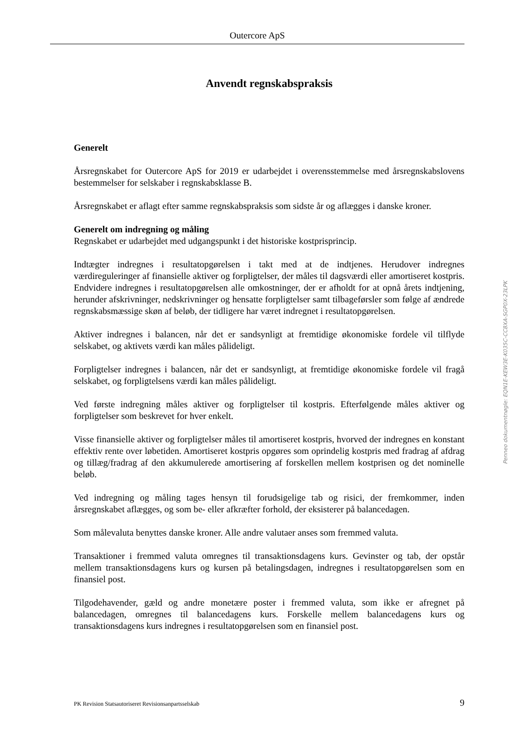Outercore ApS
Anvendt regnskabspraksis
Generelt
Årsregnskabet for Outercore ApS for 2019 er udarbejdet i overensstemmelse med årsregnskabslovens bestemmelser for selskaber i regnskabsklasse B.
Årsregnskabet er aflagt efter samme regnskabspraksis som sidste år og aflægges i danske kroner.
Generelt om indregning og måling
Regnskabet er udarbejdet med udgangspunkt i det historiske kostprisprincip.
Indtægter indregnes i resultatopgørelsen i takt med at de indtjenes. Herudover indregnes værdireguleringer af finansielle aktiver og forpligtelser, der måles til dagsværdi eller amortiseret kostpris. Endvidere indregnes i resultatopgørelsen alle omkostninger, der er afholdt for at opnå årets indtjening, herunder afskrivninger, nedskrivninger og hensatte forpligtelser samt tilbageførsler som følge af ændrede regnskabsmæssige skøn af beløb, der tidligere har været indregnet i resultatopgørelsen.
Aktiver indregnes i balancen, når det er sandsynligt at fremtidige økonomiske fordele vil tilflyde selskabet, og aktivets værdi kan måles pålideligt.
Forpligtelser indregnes i balancen, når det er sandsynligt, at fremtidige økonomiske fordele vil fragå selskabet, og forpligtelsens værdi kan måles pålideligt.
Ved første indregning måles aktiver og forpligtelser til kostpris. Efterfølgende måles aktiver og forpligtelser som beskrevet for hver enkelt.
Visse finansielle aktiver og forpligtelser måles til amortiseret kostpris, hvorved der indregnes en konstant effektiv rente over løbetiden. Amortiseret kostpris opgøres som oprindelig kostpris med fradrag af afdrag og tillæg/fradrag af den akkumulerede amortisering af forskellen mellem kostprisen og det nominelle beløb.
Ved indregning og måling tages hensyn til forudsigelige tab og risici, der fremkommer, inden årsregnskabet aflægges, og som be- eller afkræfter forhold, der eksisterer på balancedagen.
Som målevaluta benyttes danske kroner. Alle andre valutaer anses som fremmed valuta.
Transaktioner i fremmed valuta omregnes til transaktionsdagens kurs. Gevinster og tab, der opstår mellem transaktionsdagens kurs og kursen på betalingsdagen, indregnes i resultatopgørelsen som en finansiel post.
Tilgodehavender, gæld og andre monetære poster i fremmed valuta, som ikke er afregnet på balancedagen, omregnes til balancedagens kurs. Forskelle mellem balancedagens kurs og transaktionsdagens kurs indregnes i resultatopgørelsen som en finansiel post.
Penneo dokumentnøgle: EQN1E-KEW3E-K035C-CC8XA-SGP0X-23LPK
PK Revision Statsautoriseret Revisionsanpartsselskab 9